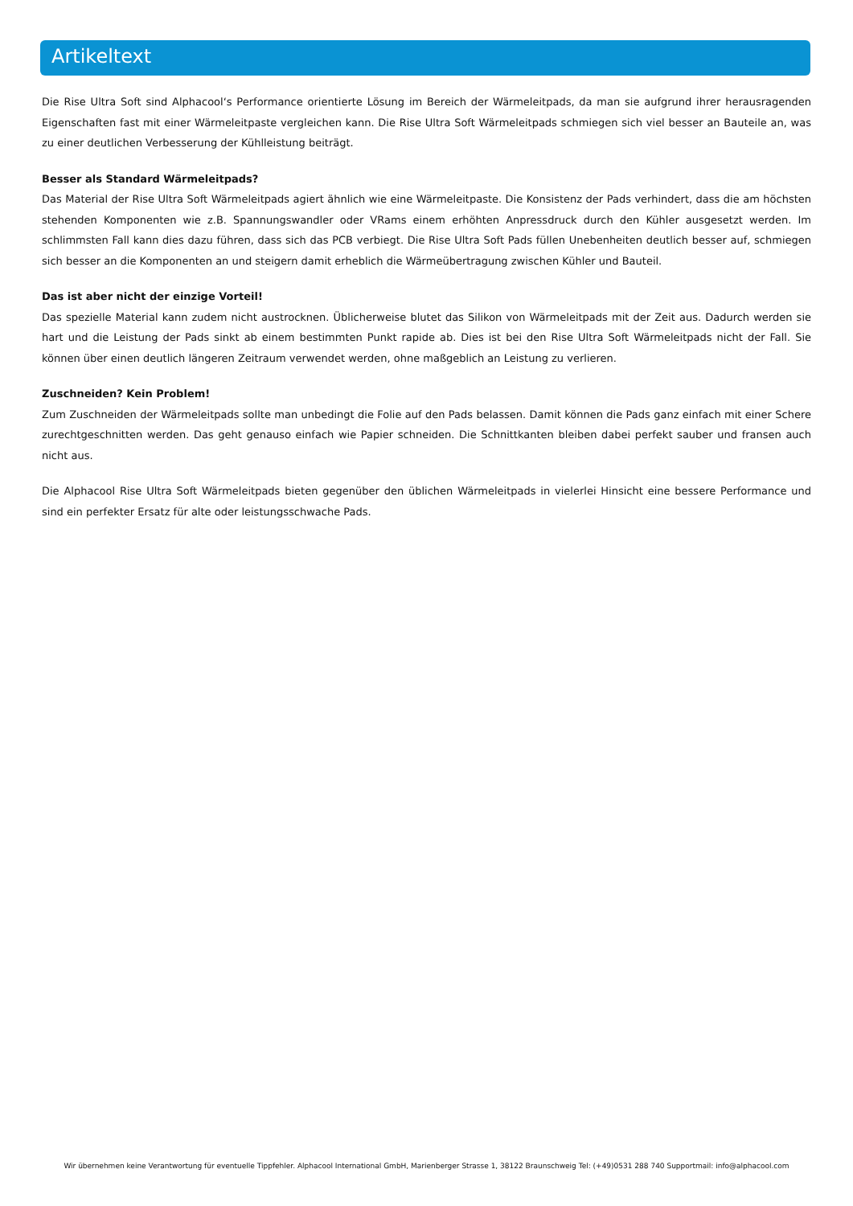Artikeltext
Die Rise Ultra Soft sind Alphacool‘s Performance orientierte Lösung im Bereich der Wärmeleitpads, da man sie aufgrund ihrer herausragenden Eigenschaften fast mit einer Wärmeleitpaste vergleichen kann. Die Rise Ultra Soft Wärmeleitpads schmiegen sich viel besser an Bauteile an, was zu einer deutlichen Verbesserung der Kühlleistung beiträgt.
Besser als Standard Wärmeleitpads?
Das Material der Rise Ultra Soft Wärmeleitpads agiert ähnlich wie eine Wärmeleitpaste. Die Konsistenz der Pads verhindert, dass die am höchsten stehenden Komponenten wie z.B. Spannungswandler oder VRams einem erhöhten Anpressdruck durch den Kühler ausgesetzt werden. Im schlimmsten Fall kann dies dazu führen, dass sich das PCB verbiegt. Die Rise Ultra Soft Pads füllen Unebenheiten deutlich besser auf, schmiegen sich besser an die Komponenten an und steigern damit erheblich die Wärmeübertragung zwischen Kühler und Bauteil.
Das ist aber nicht der einzige Vorteil!
Das spezielle Material kann zudem nicht austrocknen. Üblicherweise blutet das Silikon von Wärmeleitpads mit der Zeit aus. Dadurch werden sie hart und die Leistung der Pads sinkt ab einem bestimmten Punkt rapide ab. Dies ist bei den Rise Ultra Soft Wärmeleitpads nicht der Fall. Sie können über einen deutlich längeren Zeitraum verwendet werden, ohne maßgeblich an Leistung zu verlieren.
Zuschneiden? Kein Problem!
Zum Zuschneiden der Wärmeleitpads sollte man unbedingt die Folie auf den Pads belassen. Damit können die Pads ganz einfach mit einer Schere zurechtgeschnitten werden. Das geht genauso einfach wie Papier schneiden. Die Schnittkanten bleiben dabei perfekt sauber und fransen auch nicht aus.
Die Alphacool Rise Ultra Soft Wärmeleitpads bieten gegenüber den üblichen Wärmeleitpads in vielerlei Hinsicht eine bessere Performance und sind ein perfekter Ersatz für alte oder leistungsschwache Pads.
Wir übernehmen keine Verantwortung für eventuelle Tippfehler. Alphacool International GmbH, Marienberger Strasse 1, 38122 Braunschweig Tel: (+49)0531 288 740 Supportmail: info@alphacool.com